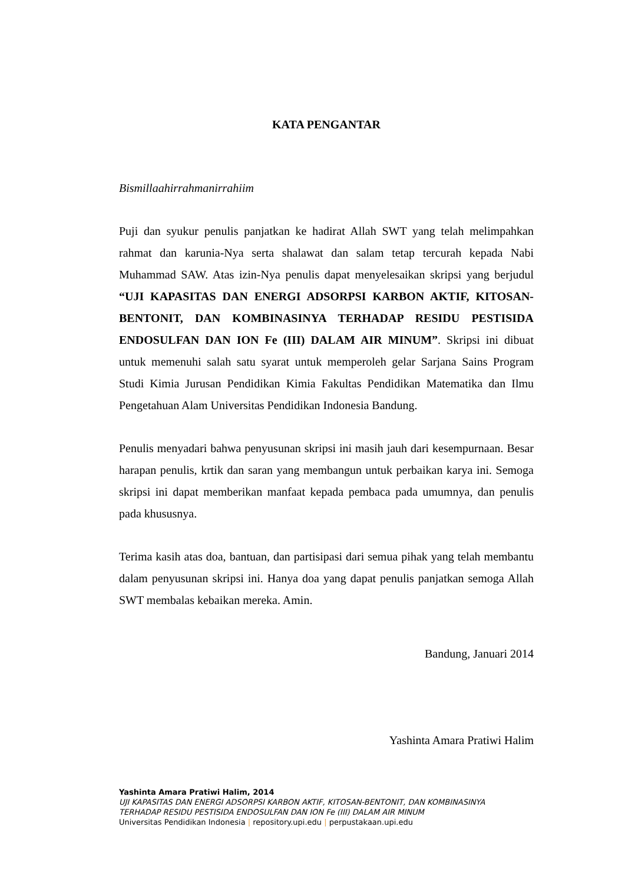KATA PENGANTAR
Bismillaahirrahmanirrahiim
Puji dan syukur penulis panjatkan ke hadirat Allah SWT yang telah melimpahkan rahmat dan karunia-Nya serta shalawat dan salam tetap tercurah kepada Nabi Muhammad SAW. Atas izin-Nya penulis dapat menyelesaikan skripsi yang berjudul “UJI KAPASITAS DAN ENERGI ADSORPSI KARBON AKTIF, KITOSAN-BENTONIT, DAN KOMBINASINYA TERHADAP RESIDU PESTISIDA ENDOSULFAN DAN ION Fe (III) DALAM AIR MINUM”. Skripsi ini dibuat untuk memenuhi salah satu syarat untuk memperoleh gelar Sarjana Sains Program Studi Kimia Jurusan Pendidikan Kimia Fakultas Pendidikan Matematika dan Ilmu Pengetahuan Alam Universitas Pendidikan Indonesia Bandung.
Penulis menyadari bahwa penyusunan skripsi ini masih jauh dari kesempurnaan. Besar harapan penulis, krtik dan saran yang membangun untuk perbaikan karya ini. Semoga skripsi ini dapat memberikan manfaat kepada pembaca pada umumnya, dan penulis pada khususnya.
Terima kasih atas doa, bantuan, dan partisipasi dari semua pihak yang telah membantu dalam penyusunan skripsi ini. Hanya doa yang dapat penulis panjatkan semoga Allah SWT membalas kebaikan mereka. Amin.
Bandung, Januari 2014
Yashinta Amara Pratiwi Halim
Yashinta Amara Pratiwi Halim, 2014
UJI KAPASITAS DAN ENERGI ADSORPSI KARBON AKTIF, KITOSAN-BENTONIT, DAN KOMBINASINYA
TERHADAP RESIDU PESTISIDA ENDOSULFAN DAN ION Fe (III) DALAM AIR MINUM
Universitas Pendidikan Indonesia | repository.upi.edu | perpustakaan.upi.edu